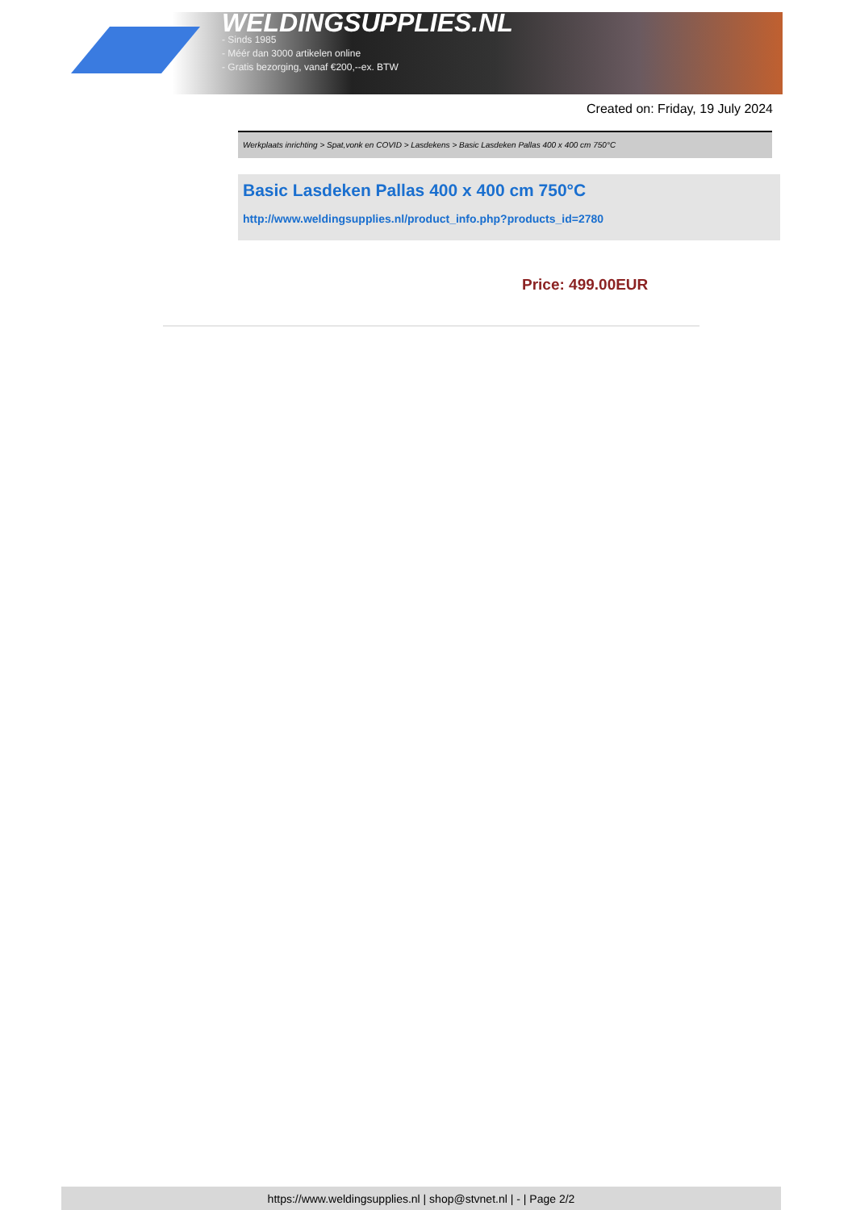WELDINGSUPPLIES.NL
- Sinds 1985
- Méér dan 3000 artikelen online
- Gratis bezorging, vanaf €200,--ex. BTW
Created on: Friday, 19 July 2024
Werkplaats inrichting > Spat,vonk en COVID > Lasdekens > Basic Lasdeken Pallas 400 x 400 cm 750°C
Basic Lasdeken Pallas 400 x 400 cm 750°C
http://www.weldingsupplies.nl/product_info.php?products_id=2780
Price: 499.00EUR
https://www.weldingsupplies.nl | shop@stvnet.nl | - | Page 2/2